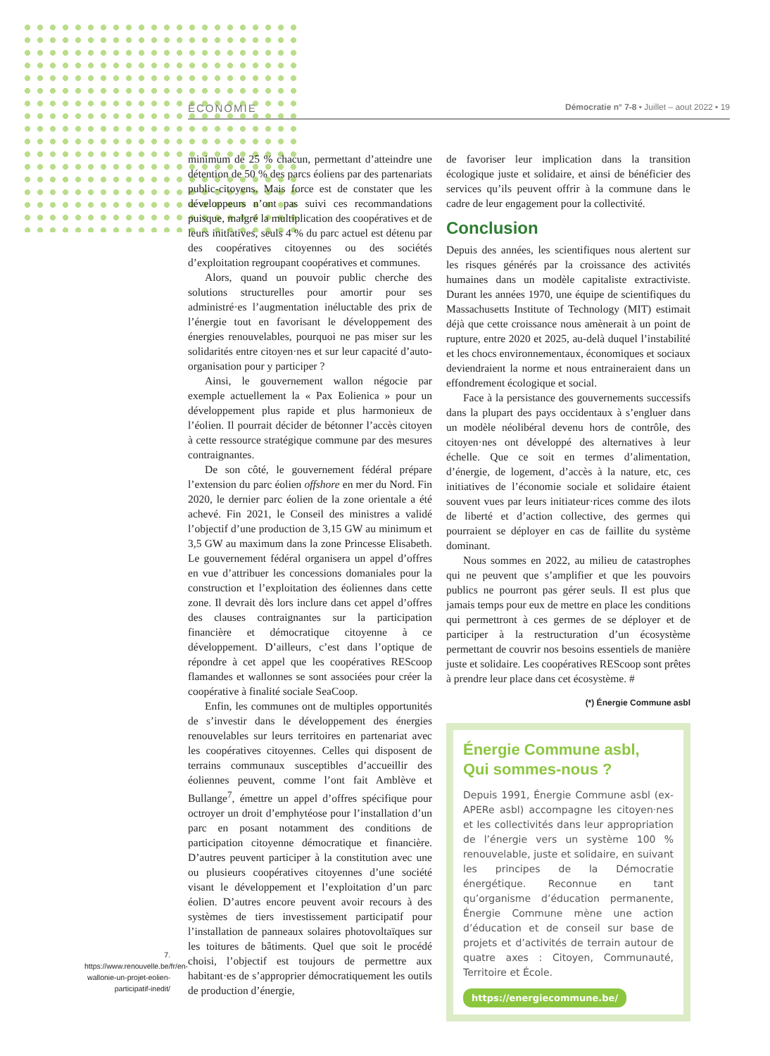ÉCONOMIE Démocratie n° 7-8 • Juillet – aout 2022 • 19
minimum de 25 % chacun, permettant d’atteindre une détention de 50 % des parcs éoliens par des partenariats public-citoyens. Mais force est de constater que les développeurs n’ont pas suivi ces recommandations puisque, malgré la multiplication des coopératives et de leurs initiatives, seuls 4 % du parc actuel est détenu par des coopératives citoyennes ou des sociétés d’exploitation regroupant coopératives et communes.
Alors, quand un pouvoir public cherche des solutions structurelles pour amortir pour ses administré·es l’augmentation inéluctable des prix de l’énergie tout en favorisant le développement des énergies renouvelables, pourquoi ne pas miser sur les solidarités entre citoyen·nes et sur leur capacité d’auto-organisation pour y participer ?
Ainsi, le gouvernement wallon négocie par exemple actuellement la « Pax Eolienica » pour un développement plus rapide et plus harmonieux de l’éolien. Il pourrait décider de bétonner l’accès citoyen à cette ressource stratégique commune par des mesures contraignantes.
De son côté, le gouvernement fédéral prépare l’extension du parc éolien offshore en mer du Nord. Fin 2020, le dernier parc éolien de la zone orientale a été achevé. Fin 2021, le Conseil des ministres a validé l’objectif d’une production de 3,15 GW au minimum et 3,5 GW au maximum dans la zone Princesse Elisabeth. Le gouvernement fédéral organisera un appel d’offres en vue d’attribuer les concessions domaniales pour la construction et l’exploitation des éoliennes dans cette zone. Il devrait dès lors inclure dans cet appel d’offres des clauses contraignantes sur la participation financière et démocratique citoyenne à ce développement. D’ailleurs, c’est dans l’optique de répondre à cet appel que les coopératives REScoop flamandes et wallonnes se sont associées pour créer la coopérative à finalité sociale SeaCoop.
Enfin, les communes ont de multiples opportunités de s’investir dans le développement des énergies renouvelables sur leurs territoires en partenariat avec les coopératives citoyennes. Celles qui disposent de terrains communaux susceptibles d’accueillir des éoliennes peuvent, comme l’ont fait Amblève et Bullange<sup>7</sup>, émettre un appel d’offres spécifique pour octroyer un droit d’emphytéose pour l’installation d’un parc en posant notamment des conditions de participation citoyenne démocratique et financière. D’autres peuvent participer à la constitution avec une ou plusieurs coopératives citoyennes d’une société visant le développement et l’exploitation d’un parc éolien. D’autres encore peuvent avoir recours à des systèmes de tiers investissement participatif pour l’installation de panneaux solaires photovoltaïques sur les toitures de bâtiments. Quel que soit le procédé choisi, l’objectif est toujours de permettre aux habitant·es de s’approprier démocratiquement les outils de production d’énergie,
de favoriser leur implication dans la transition écologique juste et solidaire, et ainsi de bénéficier des services qu’ils peuvent offrir à la commune dans le cadre de leur engagement pour la collectivité.
Conclusion
Depuis des années, les scientifiques nous alertent sur les risques générés par la croissance des activités humaines dans un modèle capitaliste extractiviste. Durant les années 1970, une équipe de scientifiques du Massachusetts Institute of Technology (MIT) estimait déjà que cette croissance nous amènerait à un point de rupture, entre 2020 et 2025, au-delà duquel l’instabilité et les chocs environnementaux, économiques et sociaux deviendraient la norme et nous entraineraient dans un effondrement écologique et social.
Face à la persistance des gouvernements successifs dans la plupart des pays occidentaux à s’engluer dans un modèle néolibéral devenu hors de contrôle, des citoyen·nes ont développé des alternatives à leur échelle. Que ce soit en termes d’alimentation, d’énergie, de logement, d’accès à la nature, etc, ces initiatives de l’économie sociale et solidaire étaient souvent vues par leurs initiateur·rices comme des ilots de liberté et d’action collective, des germes qui pourraient se déployer en cas de faillite du système dominant.
Nous sommes en 2022, au milieu de catastrophes qui ne peuvent que s’amplifier et que les pouvoirs publics ne pourront pas gérer seuls. Il est plus que jamais temps pour eux de mettre en place les conditions qui permettront à ces germes de se déployer et de participer à la restructuration d’un écosystème permettant de couvrir nos besoins essentiels de manière juste et solidaire. Les coopératives REScoop sont prêtes à prendre leur place dans cet écosystème. #
(*) Énergie Commune asbl
Énergie Commune asbl,
Qui sommes-nous ?
Depuis 1991, Énergie Commune asbl (ex-APERe asbl) accompagne les citoyen·nes et les collectivités dans leur appropriation de l’énergie vers un système 100 % renouvelable, juste et solidaire, en suivant les principes de la Démocratie énergétique. Reconnue en tant qu’organisme d’éducation permanente, Énergie Commune mène une action d’éducation et de conseil sur base de projets et d’activités de terrain autour de quatre axes : Citoyen, Communauté, Territoire et École.
https://energiecommune.be/
7. https://www.renouvelle.be/fr/en-wallonie-un-projet-eolien-participatif-inedit/